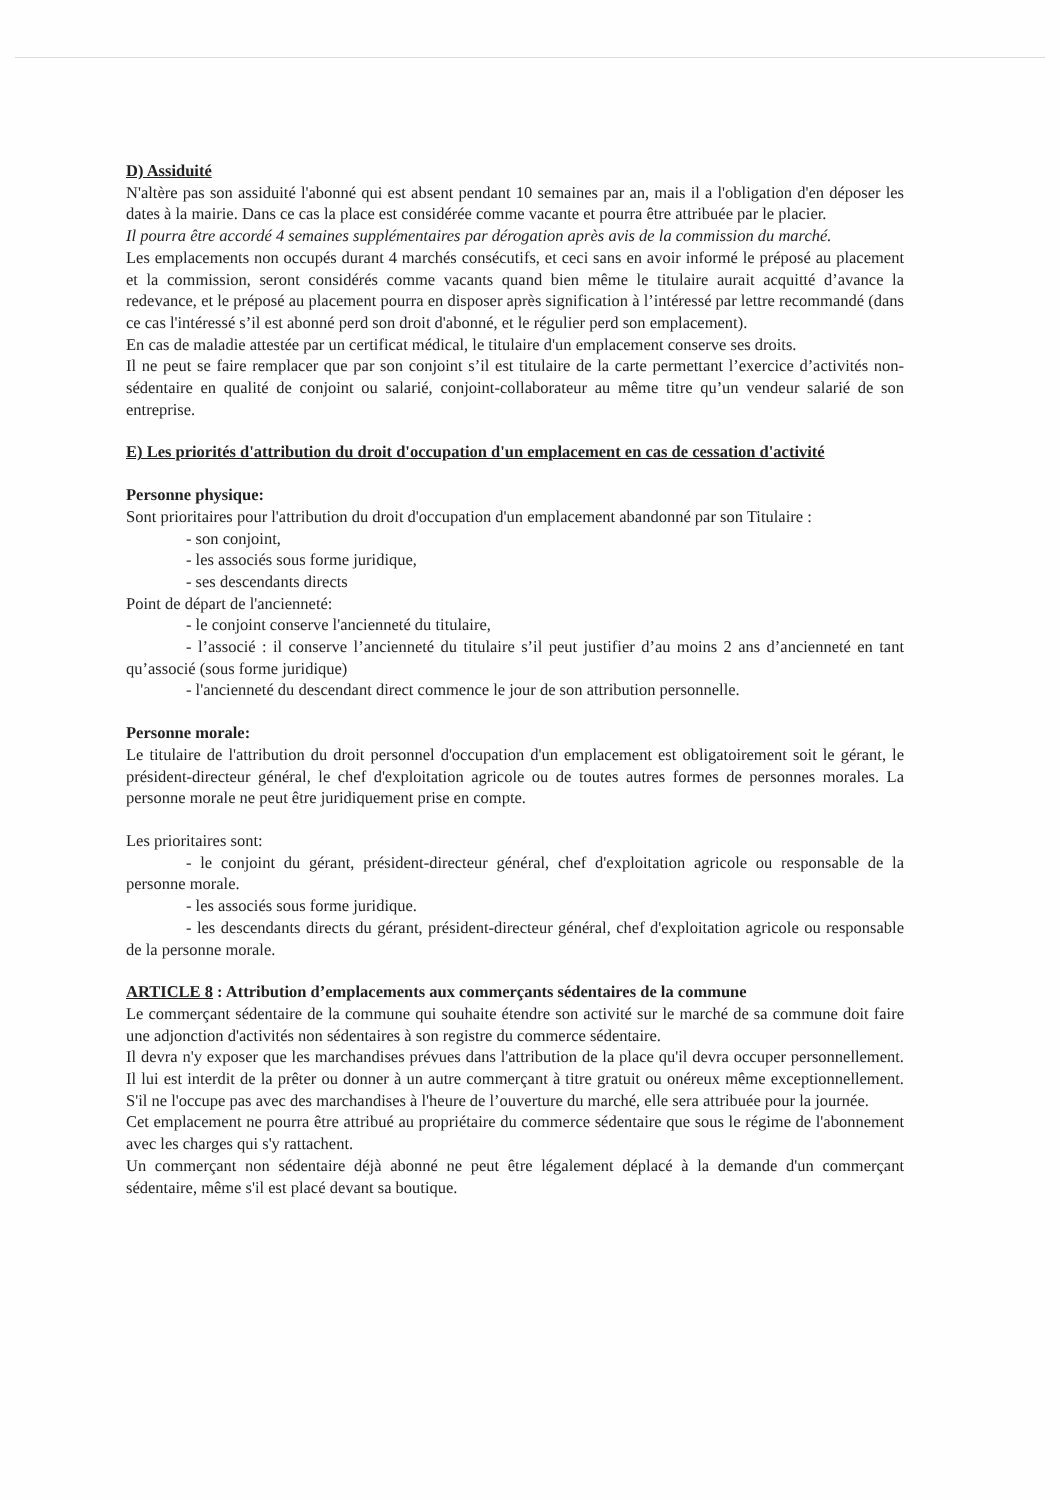D) Assiduité
N'altère pas son assiduité l'abonné qui est absent pendant 10 semaines par an, mais il a l'obligation d'en déposer les dates à la mairie. Dans ce cas la place est considérée comme vacante et pourra être attribuée par le placier.
Il pourra être accordé 4 semaines supplémentaires par dérogation après avis de la commission du marché.
Les emplacements non occupés durant 4 marchés consécutifs, et ceci sans en avoir informé le préposé au placement et la commission, seront considérés comme vacants quand bien même le titulaire aurait acquitté d’avance la redevance, et le préposé au placement pourra en disposer après signification à l’intéressé par lettre recommandé (dans ce cas l'intéressé s’il est abonné perd son droit d'abonné, et le régulier perd son emplacement).
En cas de maladie attestée par un certificat médical, le titulaire d'un emplacement conserve ses droits.
Il ne peut se faire remplacer que par son conjoint s’il est titulaire de la carte permettant l’exercice d’activités non-sédentaire en qualité de conjoint ou salarié, conjoint-collaborateur au même titre qu’un vendeur salarié de son entreprise.
E) Les priorités d'attribution du droit d'occupation d'un emplacement en cas de cessation d'activité
Personne physique:
Sont prioritaires pour l'attribution du droit d'occupation d'un emplacement abandonné par son Titulaire :
- son conjoint,
- les associés sous forme juridique,
- ses descendants directs
Point de départ de l'ancienneté:
- le conjoint conserve l'ancienneté du titulaire,
- l’associé : il conserve l’ancienneté du titulaire s’il peut justifier d’au moins 2 ans d’ancienneté en tant qu’associé (sous forme juridique)
- l'ancienneté du descendant direct commence le jour de son attribution personnelle.
Personne morale:
Le titulaire de l'attribution du droit personnel d'occupation d'un emplacement est obligatoirement soit le gérant, le président-directeur général, le chef d'exploitation agricole ou de toutes autres formes de personnes morales. La personne morale ne peut être juridiquement prise en compte.
Les prioritaires sont:
- le conjoint du gérant, président-directeur général, chef d'exploitation agricole ou responsable de la personne morale.
- les associés sous forme juridique.
- les descendants directs du gérant, président-directeur général, chef d'exploitation agricole ou responsable de la personne morale.
ARTICLE 8 : Attribution d’emplacements aux commerçants sédentaires de la commune
Le commerçant sédentaire de la commune qui souhaite étendre son activité sur le marché de sa commune doit faire une adjonction d'activités non sédentaires à son registre du commerce sédentaire.
Il devra n'y exposer que les marchandises prévues dans l'attribution de la place qu'il devra occuper personnellement. Il lui est interdit de la prêter ou donner à un autre commerçant à titre gratuit ou onéreux même exceptionnellement. S'il ne l'occupe pas avec des marchandises à l'heure de l’ouverture du marché, elle sera attribuée pour la journée.
Cet emplacement ne pourra être attribué au propriétaire du commerce sédentaire que sous le régime de l'abonnement avec les charges qui s'y rattachent.
Un commerçant non sédentaire déjà abonné ne peut être légalement déplacé à la demande d'un commerçant sédentaire, même s'il est placé devant sa boutique.